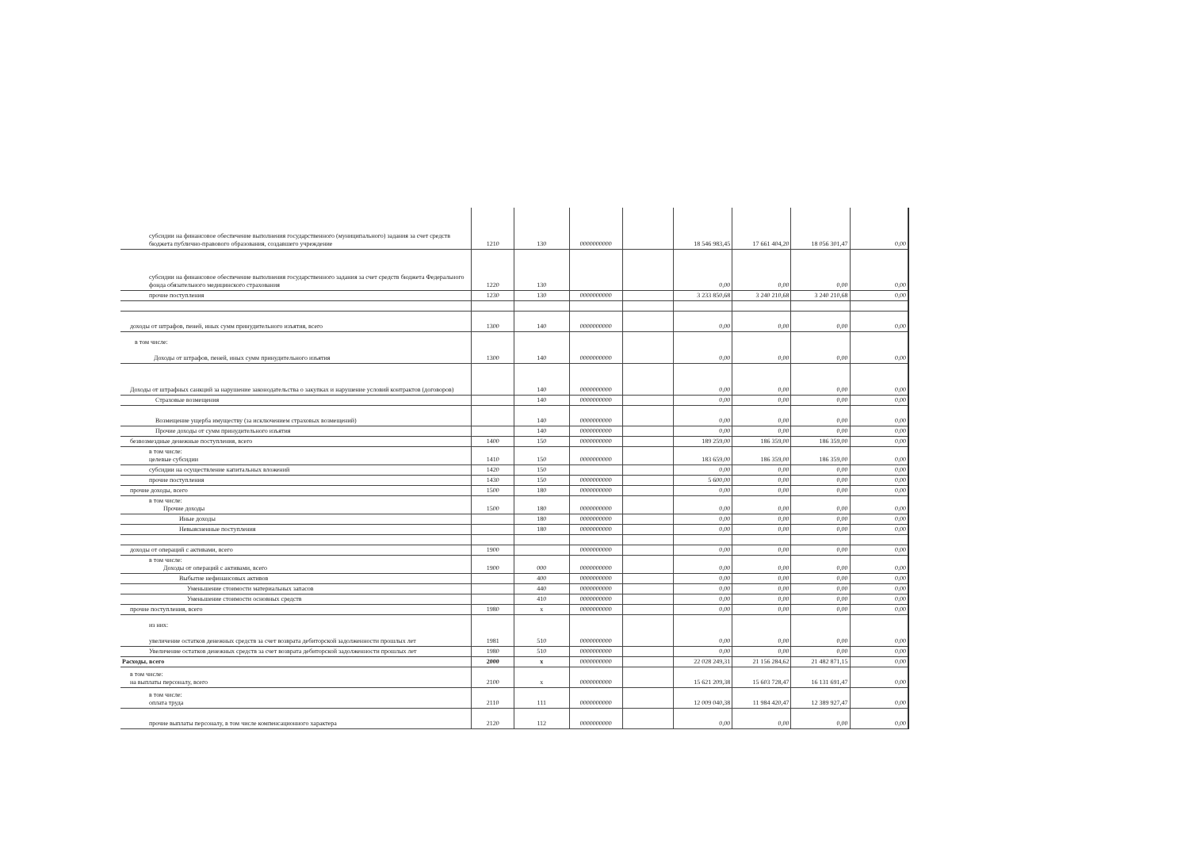| субсидии на финансовое обеспечение выполнения государственного (муниципального) задания за счет средств бюджета публично-правового образования, создавшего учреждение | 1210 | 130 | 0000000000 | | 18 546 983,45 | 17 661 404,20 | 18 056 301,47 | 0,00 |
| субсидии на финансовое обеспечение выполнения государственного задания за счет средств бюджета Федерального фонда обязательного медицинского страхования | 1220 | 130 | | | 0,00 | 0,00 | 0,00 | 0,00 |
| прочие поступления | 1230 | 130 | 0000000000 | | 3 233 850,68 | 3 240 210,68 | 3 240 210,68 | 0,00 |
| доходы от штрафов, пеней, иных сумм принудительного изъятия, всего | 1300 | 140 | 0000000000 | | 0,00 | 0,00 | 0,00 | 0,00 |
| в том числе: Доходы от штрафов, пеней, иных сумм принудительного изъятия | 1300 | 140 | 0000000000 | | 0,00 | 0,00 | 0,00 | 0,00 |
| Доходы от штрафных санкций за нарушение законодательства о закупках и нарушение условий контрактов (договоров) | | 140 | 0000000000 | | 0,00 | 0,00 | 0,00 | 0,00 |
| Страховые возмещения | | 140 | 0000000000 | | 0,00 | 0,00 | 0,00 | 0,00 |
| Возмещение ущерба имуществу (за исключением страховых возмещений) | | 140 | 0000000000 | | 0,00 | 0,00 | 0,00 | 0,00 |
| Прочие доходы от сумм принудительного изъятия | | 140 | 0000000000 | | 0,00 | 0,00 | 0,00 | 0,00 |
| безвозмездные денежные поступления, всего | 1400 | 150 | 0000000000 | | 189 259,00 | 186 359,00 | 186 359,00 | 0,00 |
| в том числе: целевые субсидии | 1410 | 150 | 0000000000 | | 183 659,00 | 186 359,00 | 186 359,00 | 0,00 |
| субсидии на осуществление капитальных вложений | 1420 | 150 | | | 0,00 | 0,00 | 0,00 | 0,00 |
| прочие поступления | 1430 | 150 | 0000000000 | | 5 600,00 | 0,00 | 0,00 | 0,00 |
| прочие доходы, всего | 1500 | 180 | 0000000000 | | 0,00 | 0,00 | 0,00 | 0,00 |
| в том числе: Прочие доходы | 1500 | 180 | 0000000000 | | 0,00 | 0,00 | 0,00 | 0,00 |
| Иные доходы | | 180 | 0000000000 | | 0,00 | 0,00 | 0,00 | 0,00 |
| Невыясненные поступления | | 180 | 0000000000 | | 0,00 | 0,00 | 0,00 | 0,00 |
| доходы от операций с активами, всего | 1900 | | 0000000000 | | 0,00 | 0,00 | 0,00 | 0,00 |
| в том числе: Доходы от операций с активами, всего | 1900 | 000 | 0000000000 | | 0,00 | 0,00 | 0,00 | 0,00 |
| Выбытие нефинансовых активов | | 400 | 0000000000 | | 0,00 | 0,00 | 0,00 | 0,00 |
| Уменьшение стоимости материальных запасов | | 440 | 0000000000 | | 0,00 | 0,00 | 0,00 | 0,00 |
| Уменьшение стоимости основных средств | | 410 | 0000000000 | | 0,00 | 0,00 | 0,00 | 0,00 |
| прочие поступления, всего | 1980 | x | 0000000000 | | 0,00 | 0,00 | 0,00 | 0,00 |
| из них: увеличение остатков денежных средств за счет возврата дебиторской задолженности прошлых лет | 1981 | 510 | 0000000000 | | 0,00 | 0,00 | 0,00 | 0,00 |
| Увеличение остатков денежных средств за счет возврата дебиторской задолженности прошлых лет | 1980 | 510 | 0000000000 | | 0,00 | 0,00 | 0,00 | 0,00 |
| Расходы, всего | 2000 | x | 0000000000 | | 22 028 249,31 | 21 156 284,62 | 21 482 871,15 | 0,00 |
| в том числе: на выплаты персоналу, всего | 2100 | x | 0000000000 | | 15 621 209,38 | 15 603 728,47 | 16 131 691,47 | 0,00 |
| в том числе: оплата труда | 2110 | 111 | 0000000000 | | 12 009 040,38 | 11 984 420,47 | 12 389 927,47 | 0,00 |
| прочие выплаты персоналу, в том числе компенсационного характера | 2120 | 112 | 0000000000 | | 0,00 | 0,00 | 0,00 | 0,00 |